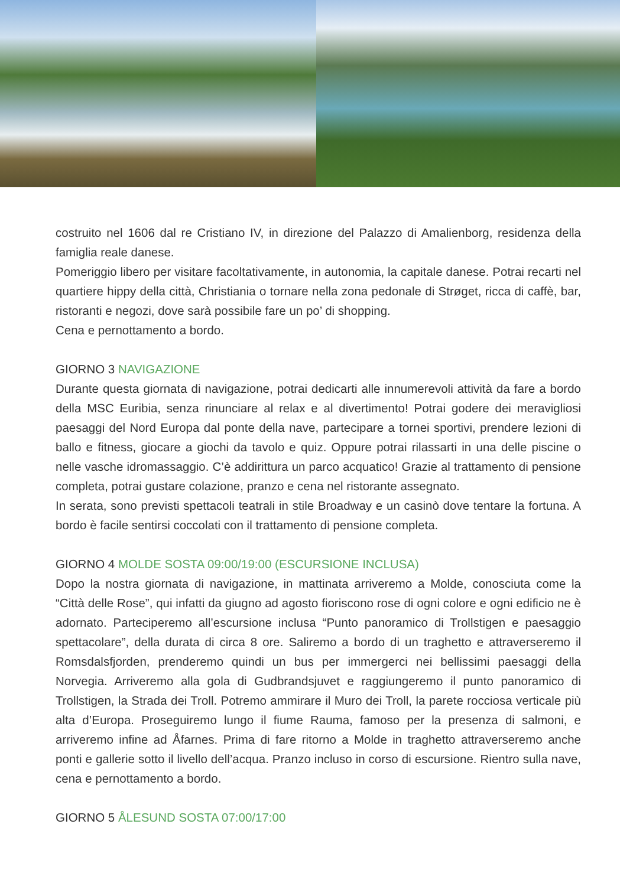costruito nel 1606 dal re Cristiano IV, in direzione del Palazzo di Amalienborg, residenza della famiglia reale danese.
Pomeriggio libero per visitare facoltativamente, in autonomia, la capitale danese. Potrai recarti nel quartiere hippy della città, Christiania o tornare nella zona pedonale di Strøget, ricca di caffè, bar, ristoranti e negozi, dove sarà possibile fare un po’ di shopping.
Cena e pernottamento a bordo.
GIORNO 3 NAVIGAZIONE
Durante questa giornata di navigazione, potrai dedicarti alle innumerevoli attività da fare a bordo della MSC Euribia, senza rinunciare al relax e al divertimento! Potrai godere dei meravigliosi paesaggi del Nord Europa dal ponte della nave, partecipare a tornei sportivi, prendere lezioni di ballo e fitness, giocare a giochi da tavolo e quiz. Oppure potrai rilassarti in una delle piscine o nelle vasche idromassaggio. C’è addirittura un parco acquatico! Grazie al trattamento di pensione completa, potrai gustare colazione, pranzo e cena nel ristorante assegnato.
In serata, sono previsti spettacoli teatrali in stile Broadway e un casinò dove tentare la fortuna. A bordo è facile sentirsi coccolati con il trattamento di pensione completa.
GIORNO 4 MOLDE SOSTA 09:00/19:00 (ESCURSIONE INCLUSA)
Dopo la nostra giornata di navigazione, in mattinata arriveremo a Molde, conosciuta come la “Città delle Rose”, qui infatti da giugno ad agosto fioriscono rose di ogni colore e ogni edificio ne è adornato. Parteciperemo all’escursione inclusa “Punto panoramico di Trollstigen e paesaggio spettacolare”, della durata di circa 8 ore. Saliremo a bordo di un traghetto e attraverseremo il Romsdalsfjorden, prenderemo quindi un bus per immergerci nei bellissimi paesaggi della Norvegia. Arriveremo alla gola di Gudbrandsjuvet e raggiungeremo il punto panoramico di Trollstigen, la Strada dei Troll. Potremo ammirare il Muro dei Troll, la parete rocciosa verticale più alta d’Europa. Proseguiremo lungo il fiume Rauma, famoso per la presenza di salmoni, e arriveremo infine ad Åfarnes. Prima di fare ritorno a Molde in traghetto attraverseremo anche ponti e gallerie sotto il livello dell’acqua. Pranzo incluso in corso di escursione. Rientro sulla nave, cena e pernottamento a bordo.
GIORNO 5 ÅLESUND SOSTA 07:00/17:00